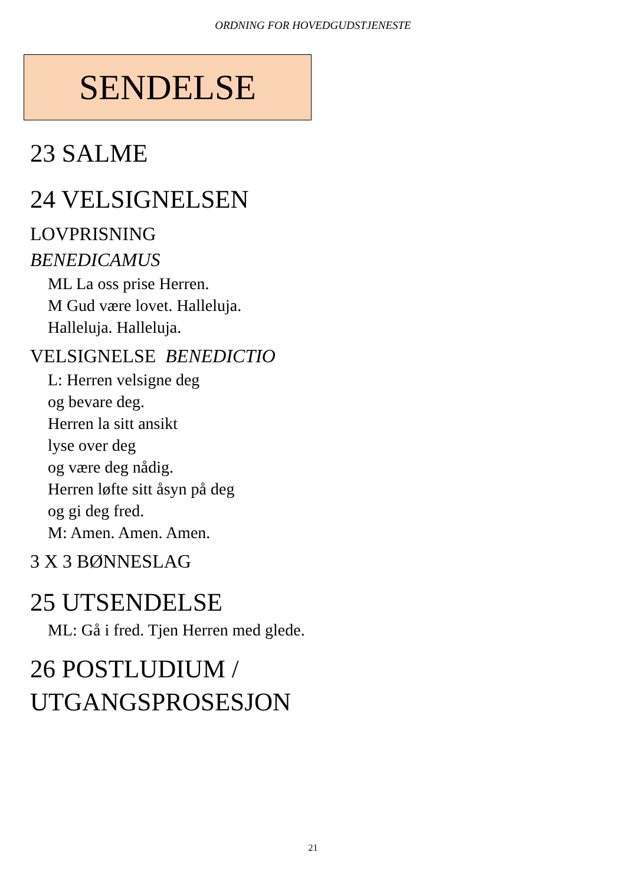ORDNING FOR HOVEDGUDSTJENESTE
SENDELSE
23 SALME
24 VELSIGNELSEN
LOVPRISNING
BENEDICAMUS
ML La oss prise Herren.
M Gud være lovet. Halleluja.
Halleluja. Halleluja.
VELSIGNELSE BENEDICTIO
L: Herren velsigne deg
og bevare deg.
Herren la sitt ansikt
lyse over deg
og være deg nådig.
Herren løfte sitt åsyn på deg
og gi deg fred.
M: Amen. Amen. Amen.
3 X 3 BØNNESLAG
25 UTSENDELSE
ML: Gå i fred. Tjen Herren med glede.
26 POSTLUDIUM / UTGANGSPROSESJON
21